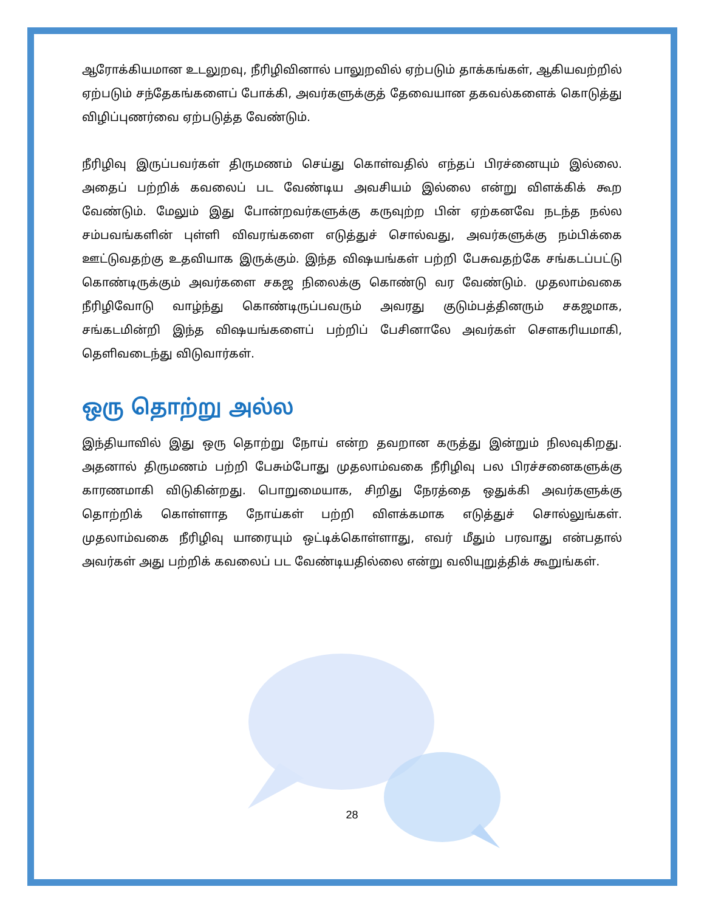ஆரோக்கியமான உடலுறவு, நீரிழிவினால் பாலுறவில் ஏற்படும் தாக்கங்கள், ஆகியவற்றில் ஏற்படும் சந்தேகங்களைப் போக்கி, அவர்களுக்குத் தேவையான தகவல்களைக் கொடுத்து விழிப்புணர்வை ஏற்படுத்த வேண்டும்.
நீரிழிவு இருப்பவர்கள் திருமணம் செய்து கொள்வதில் எந்தப் பிரச்னையும் இல்லை. அதைப் பற்றிக் கவலைப் பட வேண்டிய அவசியம் இல்லை என்று விளக்கிக் கூற வேண்டும். மேலும் இது போன்றவர்களுக்கு கருவுற்ற பின் ஏற்கனவே நடந்த நல்ல சம்பவங்களின் புள்ளி விவரங்களை எடுத்துச் சொல்வது, அவர்களுக்கு நம்பிக்கை ஊட்டுவதற்கு உதவியாக இருக்கும். இந்த விஷயங்கள் பற்றி பேசுவதற்கே சங்கடப்பட்டு கொண்டிருக்கும் அவர்களை சகஜ நிலைக்கு கொண்டு வர வேண்டும். முதலாம்வகை நீரிழிவோடு வாழ்ந்து கொண்டிருப்பவரும் அவரது குடும்பத்தினரும் சகஜமாக, சங்கடமின்றி இந்த விஷயங்களைப் பற்றிப் பேசினாலே அவர்கள் சௌகரியமாகி, தெளிவடைந்து விடுவார்கள்.
ஒரு தொற்று அல்ல
இந்தியாவில் இது ஒரு தொற்று நோய் என்ற தவறான கருத்து இன்றும் நிலவுகிறது. அதனால் திருமணம் பற்றி பேசும்போது முதலாம்வகை நீரிழிவு பல பிரச்சனைகளுக்கு காரணமாகி விடுகின்றது. பொறுமையாக, சிறிது நேரத்தை ஒதுக்கி அவர்களுக்கு தொற்றிக் கொள்ளாத நோய்கள் பற்றி விளக்கமாக எடுத்துச் சொல்லுங்கள். முதலாம்வகை நீரிழிவு யாரையும் ஒட்டிக்கொள்ளாது, எவர் மீதும் பரவாது என்பதால் அவர்கள் அது பற்றிக் கவலைப் பட வேண்டியதில்லை என்று வலியுறுத்திக் கூறுங்கள்.
28